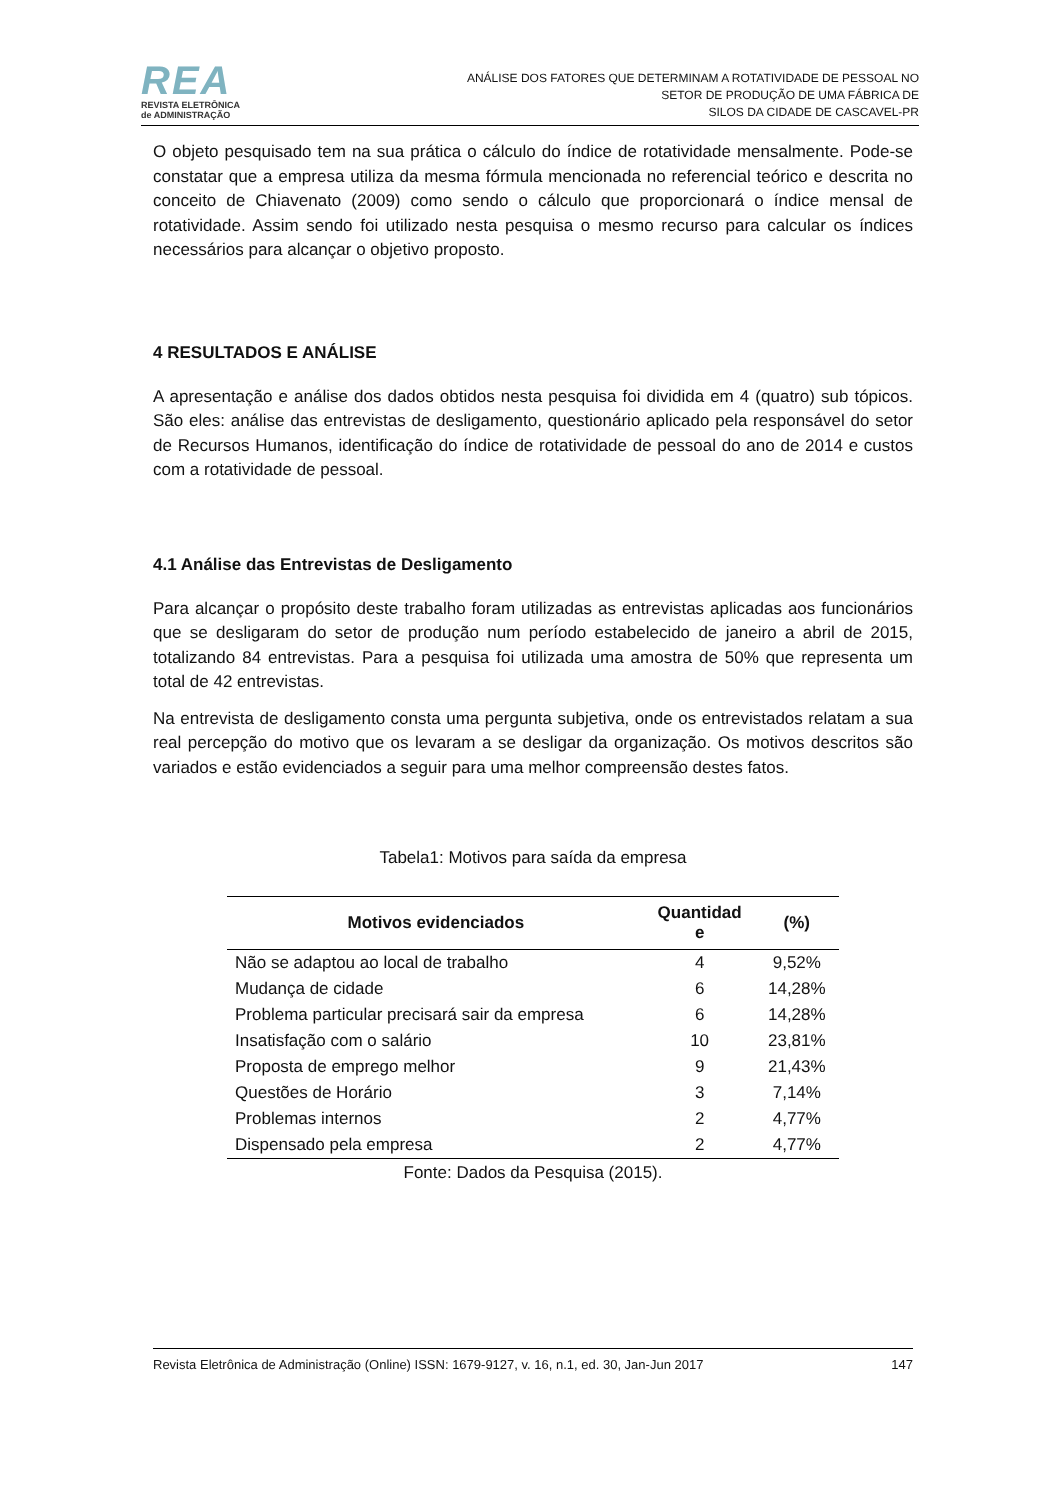REA
REVISTA ELETRÔNICA
de ADMINISTRAÇÃO
ANÁLISE DOS FATORES QUE DETERMINAM A ROTATIVIDADE DE PESSOAL NO
SETOR DE PRODUÇÃO DE UMA FÁBRICA DE
SILOS DA CIDADE DE CASCAVEL-PR
O objeto pesquisado tem na sua prática o cálculo do índice de rotatividade mensalmente. Pode-se constatar que a empresa utiliza da mesma fórmula mencionada no referencial teórico e descrita no conceito de Chiavenato (2009) como sendo o cálculo que proporcionará o índice mensal de rotatividade. Assim sendo foi utilizado nesta pesquisa o mesmo recurso para calcular os índices necessários para alcançar o objetivo proposto.
4 RESULTADOS E ANÁLISE
A apresentação e análise dos dados obtidos nesta pesquisa foi dividida em 4 (quatro) sub tópicos. São eles: análise das entrevistas de desligamento, questionário aplicado pela responsável do setor de Recursos Humanos, identificação do índice de rotatividade de pessoal do ano de 2014 e custos com a rotatividade de pessoal.
4.1 Análise das Entrevistas de Desligamento
Para alcançar o propósito deste trabalho foram utilizadas as entrevistas aplicadas aos funcionários que se desligaram do setor de produção num período estabelecido de janeiro a abril de 2015, totalizando 84 entrevistas. Para a pesquisa foi utilizada uma amostra de 50% que representa um total de 42 entrevistas.
Na entrevista de desligamento consta uma pergunta subjetiva, onde os entrevistados relatam a sua real percepção do motivo que os levaram a se desligar da organização. Os motivos descritos são variados e estão evidenciados a seguir para uma melhor compreensão destes fatos.
Tabela1: Motivos para saída da empresa
| Motivos evidenciados | Quantidad e | (%) |
| --- | --- | --- |
| Não se adaptou ao local de trabalho | 4 | 9,52% |
| Mudança de cidade | 6 | 14,28% |
| Problema particular precisará sair da empresa | 6 | 14,28% |
| Insatisfação com o salário | 10 | 23,81% |
| Proposta de emprego melhor | 9 | 21,43% |
| Questões de Horário | 3 | 7,14% |
| Problemas internos | 2 | 4,77% |
| Dispensado pela empresa | 2 | 4,77% |
Fonte: Dados da Pesquisa (2015).
Revista Eletrônica de Administração (Online) ISSN: 1679-9127, v. 16, n.1, ed. 30, Jan-Jun 2017 147